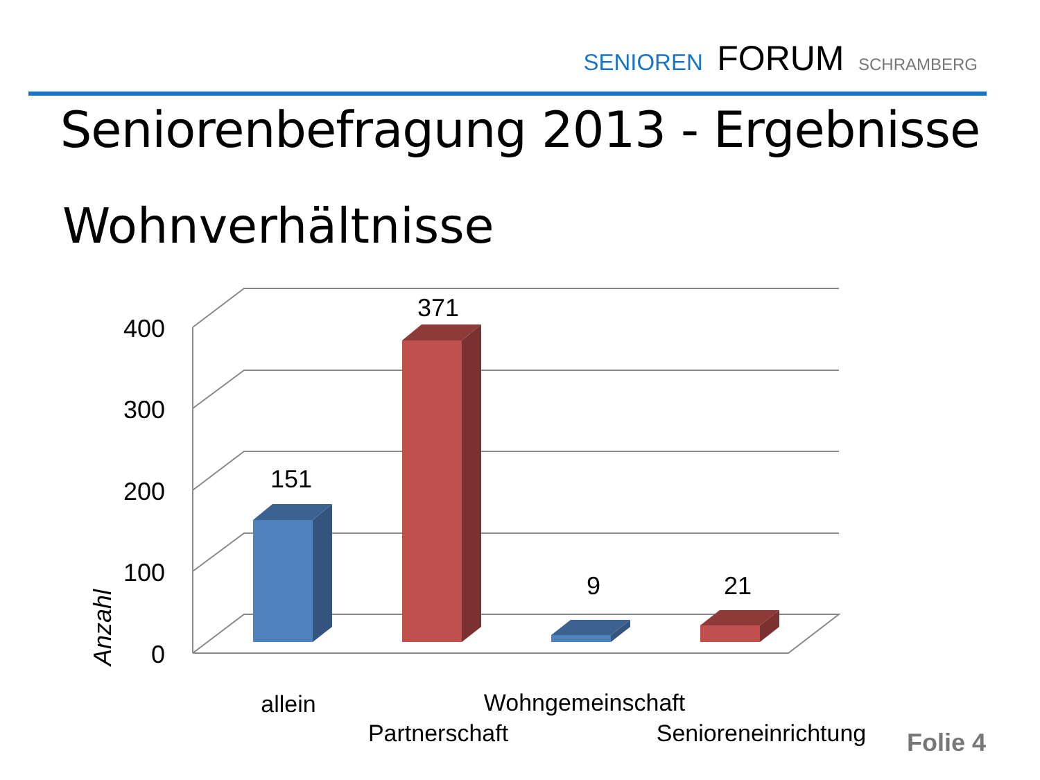SENIOREN FORUM SCHRAMBERG
Seniorenbefragung 2013 - Ergebnisse
Wohnverhältnisse
400
300
200
100
0
151
371
9
21
allein
Partnerschaft
Wohngemeinschaft
Senioreneinrichtung
Anzahl
Folie 4